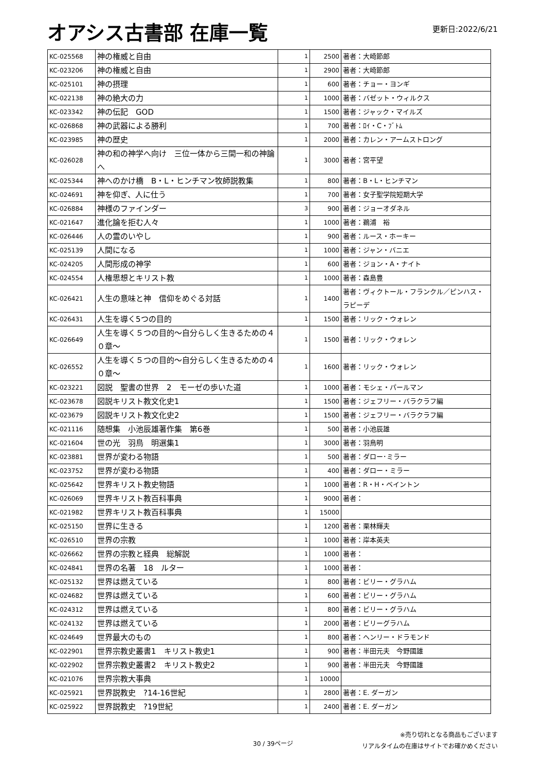オアシス古書部 在庫一覧
更新日:2022/6/21
| KC-025568 | 神の権威と自由 | 1 | 2500 | 著者：大崎節郎 |
| KC-023206 | 神の権威と自由 | 1 | 2900 | 著者：大崎節郎 |
| KC-025101 | 神の摂理 | 1 | 600 | 著者：チョー・ヨンギ |
| KC-022138 | 神の絶大の力 | 1 | 1000 | 著者：バゼット・ウィルクス |
| KC-023342 | 神の伝記 GOD | 1 | 1500 | 著者：ジャック・マイルズ |
| KC-026868 | 神の武器による勝利 | 1 | 700 | 著者：ﾛｲ・C・ﾌﾞﾄﾑ |
| KC-023985 | 神の歴史 | 1 | 2000 | 著者：カレン・アームストロング |
| KC-026028 | 神の和の神学へ向け 三位一体から三間一和の神論へ | 1 | 3000 | 著者：宮平望 |
| KC-025344 | 神へのかけ橋 B・L・ヒンチマン牧師説教集 | 1 | 800 | 著者：B・L・ヒンチマン |
| KC-024691 | 神を仰ぎ、人に仕う | 1 | 700 | 著者：女子聖学院短期大学 |
| KC-026884 | 神様のファインダー | 3 | 900 | 著者：ジョーオダネル |
| KC-021647 | 進化論を拒む人々 | 1 | 1000 | 著者：鵜浦 裕 |
| KC-026446 | 人の霊のいやし | 1 | 900 | 著者：ルース・ホーキー |
| KC-025139 | 人間になる | 1 | 1000 | 著者：ジャン・バニエ |
| KC-024205 | 人間形成の神学 | 1 | 600 | 著者：ジョン・A・ナイト |
| KC-024554 | 人権思想とキリスト教 | 1 | 1000 | 著者：森島豊 |
| KC-026421 | 人生の意味と神 信仰をめぐる対話 | 1 | 1400 | 著者：ヴィクトール・フランクル／ピンハス・ラピーデ |
| KC-026431 | 人生を導く5つの目的 | 1 | 1500 | 著者：リック・ウォレン |
| KC-026649 | 人生を導く５つの目的〜自分らしく生きるための４０章〜 | 1 | 1500 | 著者：リック・ウォレン |
| KC-026552 | 人生を導く５つの目的〜自分らしく生きるための４０章〜 | 1 | 1600 | 著者：リック・ウォレン |
| KC-023221 | 図説 聖書の世界 2 モーゼの歩いた道 | 1 | 1000 | 著者：モシェ・パールマン |
| KC-023678 | 図説キリスト教文化史1 | 1 | 1500 | 著者：ジェフリー・バラクラフ編 |
| KC-023679 | 図説キリスト教文化史2 | 1 | 1500 | 著者：ジェフリー・バラクラフ編 |
| KC-021116 | 随想集 小池辰雄著作集 第6巻 | 1 | 500 | 著者：小池辰雄 |
| KC-021604 | 世の光 羽鳥 明選集1 | 1 | 3000 | 著者：羽鳥明 |
| KC-023881 | 世界が変わる物語 | 1 | 500 | 著者：ダロー･ミラー |
| KC-023752 | 世界が変わる物語 | 1 | 400 | 著者：ダロー・ミラー |
| KC-025642 | 世界キリスト教史物語 | 1 | 1000 | 著者：R・H・ベイントン |
| KC-026069 | 世界キリスト教百科事典 | 1 | 9000 | 著者： |
| KC-021982 | 世界キリスト教百科事典 | 1 | 15000 | |
| KC-025150 | 世界に生きる | 1 | 1200 | 著者：栗林輝夫 |
| KC-026510 | 世界の宗教 | 1 | 1000 | 著者：岸本英夫 |
| KC-026662 | 世界の宗教と経典 総解説 | 1 | 1000 | 著者： |
| KC-024841 | 世界の名著 18 ルター | 1 | 1000 | 著者： |
| KC-025132 | 世界は燃えている | 1 | 800 | 著者：ビリー・グラハム |
| KC-024682 | 世界は燃えている | 1 | 600 | 著者：ビリー・グラハム |
| KC-024312 | 世界は燃えている | 1 | 800 | 著者：ビリー・グラハム |
| KC-024132 | 世界は燃えている | 1 | 2000 | 著者：ビリーグラハム |
| KC-024649 | 世界最大のもの | 1 | 800 | 著者：ヘンリー・ドラモンド |
| KC-022901 | 世界宗教史叢書1 キリスト教史1 | 1 | 900 | 著者：半田元夫 今野國雄 |
| KC-022902 | 世界宗教史叢書2 キリスト教史2 | 1 | 900 | 著者：半田元夫 今野國雄 |
| KC-021076 | 世界宗教大事典 | 1 | 10000 | |
| KC-025921 | 世界説教史 ?14-16世紀 | 1 | 2800 | 著者：E. ダーガン |
| KC-025922 | 世界説教史 ?19世紀 | 1 | 2400 | 著者：E. ダーガン |
30 / 39ページ
※売り切れとなる商品もございます
リアルタイムの在庫はサイトでお確かめください